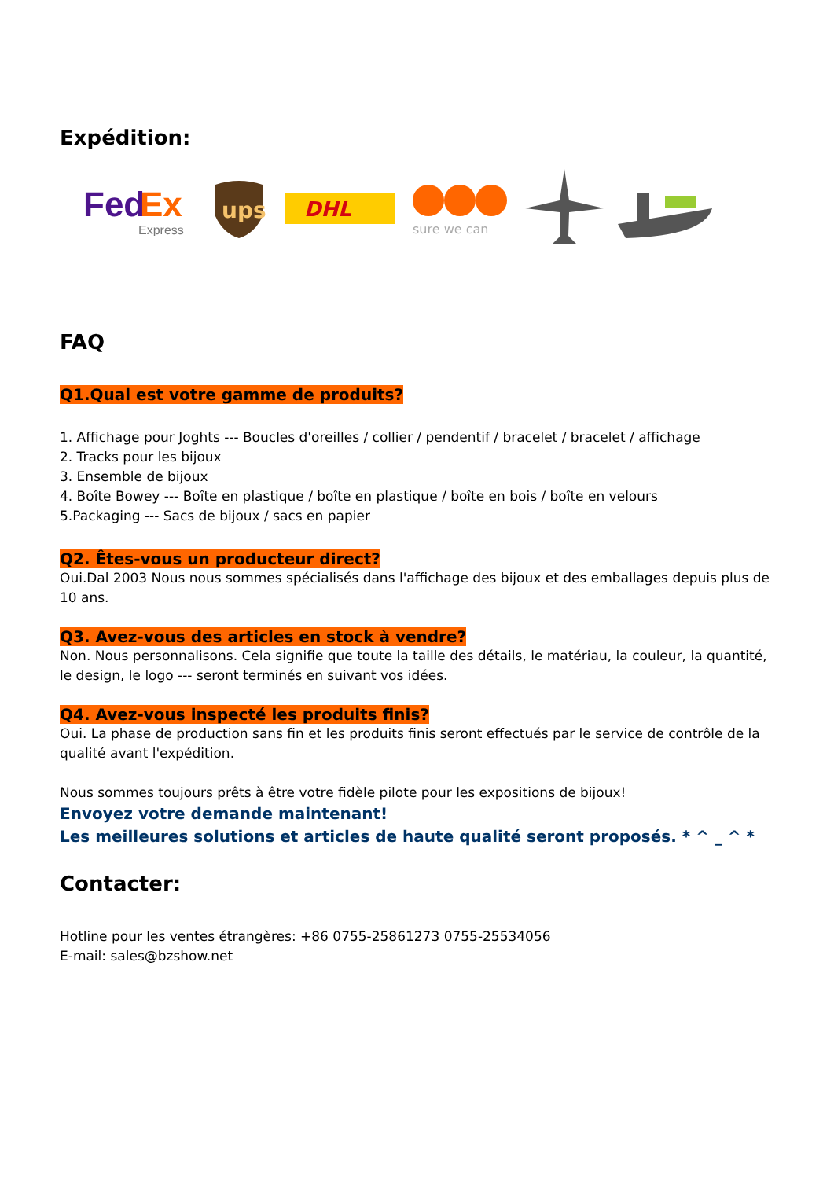Expédition:
Fed
Ex
Express
ups
DHL
sure we can
FAQ
Q1.Qual est votre gamme de produits?
1. Affichage pour Joghts --- Boucles d'oreilles / collier / pendentif / bracelet / bracelet / affichage
2. Tracks pour les bijoux
3. Ensemble de bijoux
4. Boîte Bowey --- Boîte en plastique / boîte en plastique / boîte en bois / boîte en velours
5.Packaging --- Sacs de bijoux / sacs en papier
Q2. Êtes-vous un producteur direct?
Oui.Dal 2003 Nous nous sommes spécialisés dans l'affichage des bijoux et des emballages depuis plus de 10 ans.
Q3. Avez-vous des articles en stock à vendre?
Non. Nous personnalisons. Cela signifie que toute la taille des détails, le matériau, la couleur, la quantité, le design, le logo --- seront terminés en suivant vos idées.
Q4. Avez-vous inspecté les produits finis?
Oui. La phase de production sans fin et les produits finis seront effectués par le service de contrôle de la qualité avant l'expédition.
Nous sommes toujours prêts à être votre fidèle pilote pour les expositions de bijoux!
Envoyez votre demande maintenant!
Les meilleures solutions et articles de haute qualité seront proposés. * ^ _ ^ *
Contacter:
Hotline pour les ventes étrangères: +86 0755-25861273 0755-25534056
E-mail: sales@bzshow.net